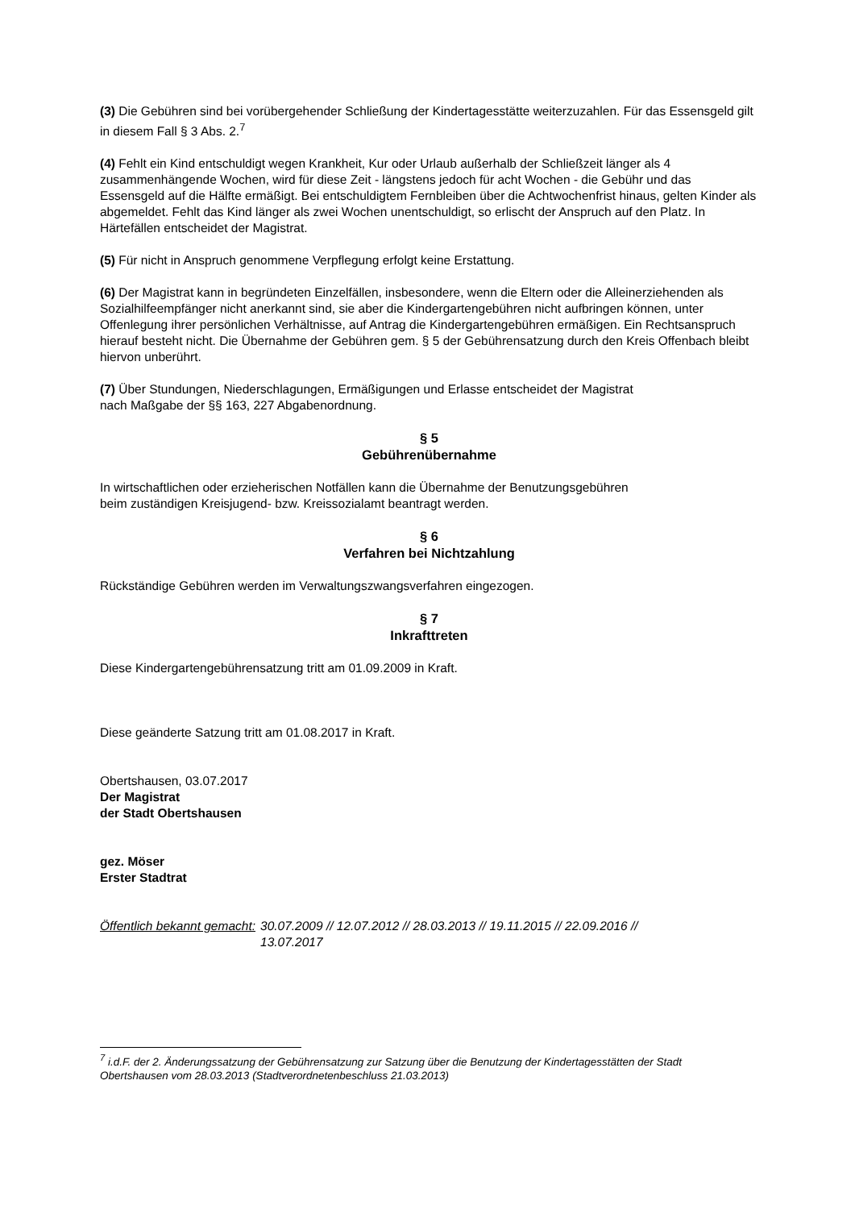(3) Die Gebühren sind bei vorübergehender Schließung der Kindertagesstätte weiterzuzahlen. Für das Essensgeld gilt in diesem Fall § 3 Abs. 2.<sup>7</sup>
(4) Fehlt ein Kind entschuldigt wegen Krankheit, Kur oder Urlaub außerhalb der Schließzeit länger als 4 zusammenhängende Wochen, wird für diese Zeit - längstens jedoch für acht Wochen - die Gebühr und das Essensgeld auf die Hälfte ermäßigt. Bei entschuldigtem Fernbleiben über die Achtwochenfrist hinaus, gelten Kinder als abgemeldet. Fehlt das Kind länger als zwei Wochen unentschuldigt, so erlischt der Anspruch auf den Platz. In Härtefällen entscheidet der Magistrat.
(5) Für nicht in Anspruch genommene Verpflegung erfolgt keine Erstattung.
(6) Der Magistrat kann in begründeten Einzelfällen, insbesondere, wenn die Eltern oder die Alleinerziehenden als Sozialhilfeempfänger nicht anerkannt sind, sie aber die Kindergartengebühren nicht aufbringen können, unter Offenlegung ihrer persönlichen Verhältnisse, auf Antrag die Kindergartengebühren ermäßigen. Ein Rechtsanspruch hierauf besteht nicht. Die Übernahme der Gebühren gem. § 5 der Gebührensatzung durch den Kreis Offenbach bleibt hiervon unberührt.
(7) Über Stundungen, Niederschlagungen, Ermäßigungen und Erlasse entscheidet der Magistrat
nach Maßgabe der §§ 163, 227 Abgabenordnung.
§ 5
Gebührenübernahme
In wirtschaftlichen oder erzieherischen Notfällen kann die Übernahme der Benutzungsgebühren
beim zuständigen Kreisjugend- bzw. Kreissozialamt beantragt werden.
§ 6
Verfahren bei Nichtzahlung
Rückständige Gebühren werden im Verwaltungszwangsverfahren eingezogen.
§ 7
Inkrafttreten
Diese Kindergartengebührensatzung tritt am 01.09.2009 in Kraft.
Diese geänderte Satzung tritt am 01.08.2017 in Kraft.
Obertshausen, 03.07.2017
Der Magistrat
der Stadt Obertshausen
gez. Möser
Erster Stadtrat
Öffentlich bekannt gemacht: 30.07.2009 // 12.07.2012 // 28.03.2013 // 19.11.2015 // 22.09.2016 //
13.07.2017
<sup>7</sup> i.d.F. der 2. Änderungssatzung der Gebührensatzung zur Satzung über die Benutzung der Kindertagesstätten der Stadt Obertshausen vom 28.03.2013 (Stadtverordnetenbeschluss 21.03.2013)